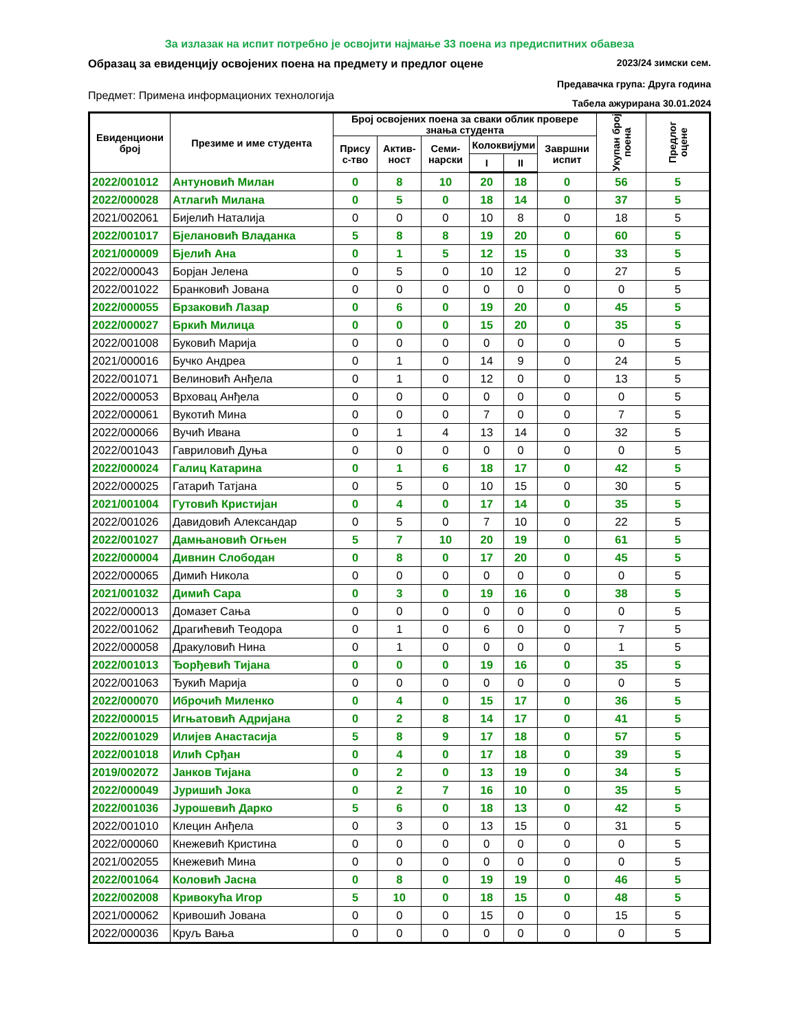За излазак на испит потребно је освојити најмање 33 поена из предиспитних обавеза
Образац за евиденцију освојених поена на предмету и предлог оцене 2023/24 зимски сем.
Предавачка група: Друга година
Предмет: Примена информационих технологија Табела ажурирана 30.01.2024
| Евиденциони број | Презиме и име студента | Број освојених поена за сваки облик провере знања студента | | | | | | Укупан број поена | Предлог оцене |
| --- | --- | --- | --- | --- | --- | --- | --- | --- | --- |
| | | Прису с-тво | Актив-ност | Семи-нарски | Колоквијуми | | Завршни испит | | |
| | | | | | I | II | | | |
| 2022/001012 | Антуновић Милан | 0 | 8 | 10 | 20 | 18 | 0 | 56 | 5 |
| 2022/000028 | Атлагић Милана | 0 | 5 | 0 | 18 | 14 | 0 | 37 | 5 |
| 2021/002061 | Бијелић Наталија | 0 | 0 | 0 | 10 | 8 | 0 | 18 | 5 |
| 2022/001017 | Бјелановић Владанка | 5 | 8 | 8 | 19 | 20 | 0 | 60 | 5 |
| 2021/000009 | Бјелић Ана | 0 | 1 | 5 | 12 | 15 | 0 | 33 | 5 |
| 2022/000043 | Борјан Јелена | 0 | 5 | 0 | 10 | 12 | 0 | 27 | 5 |
| 2022/001022 | Бранковић Јована | 0 | 0 | 0 | 0 | 0 | 0 | 0 | 5 |
| 2022/000055 | Брзаковић Лазар | 0 | 6 | 0 | 19 | 20 | 0 | 45 | 5 |
| 2022/000027 | Бркић Милица | 0 | 0 | 0 | 15 | 20 | 0 | 35 | 5 |
| 2022/001008 | Буковић Марија | 0 | 0 | 0 | 0 | 0 | 0 | 0 | 5 |
| 2021/000016 | Бучко Андреа | 0 | 1 | 0 | 14 | 9 | 0 | 24 | 5 |
| 2022/001071 | Велиновић Анђела | 0 | 1 | 0 | 12 | 0 | 0 | 13 | 5 |
| 2022/000053 | Врховац Анђела | 0 | 0 | 0 | 0 | 0 | 0 | 0 | 5 |
| 2022/000061 | Вукотић Мина | 0 | 0 | 0 | 7 | 0 | 0 | 7 | 5 |
| 2022/000066 | Вучић Ивана | 0 | 1 | 4 | 13 | 14 | 0 | 32 | 5 |
| 2022/001043 | Гавриловић Дуња | 0 | 0 | 0 | 0 | 0 | 0 | 0 | 5 |
| 2022/000024 | Галиц Катарина | 0 | 1 | 6 | 18 | 17 | 0 | 42 | 5 |
| 2022/000025 | Гатарић Татјана | 0 | 5 | 0 | 10 | 15 | 0 | 30 | 5 |
| 2021/001004 | Гутовић Кристијан | 0 | 4 | 0 | 17 | 14 | 0 | 35 | 5 |
| 2022/001026 | Давидовић Александар | 0 | 5 | 0 | 7 | 10 | 0 | 22 | 5 |
| 2022/001027 | Дамњановић Огњен | 5 | 7 | 10 | 20 | 19 | 0 | 61 | 5 |
| 2022/000004 | Дивнин Слободан | 0 | 8 | 0 | 17 | 20 | 0 | 45 | 5 |
| 2022/000065 | Димић Никола | 0 | 0 | 0 | 0 | 0 | 0 | 0 | 5 |
| 2021/001032 | Димић Сара | 0 | 3 | 0 | 19 | 16 | 0 | 38 | 5 |
| 2022/000013 | Домазет Сања | 0 | 0 | 0 | 0 | 0 | 0 | 0 | 5 |
| 2022/001062 | Драгићевић Теодора | 0 | 1 | 0 | 6 | 0 | 0 | 7 | 5 |
| 2022/000058 | Дракуловић Нина | 0 | 1 | 0 | 0 | 0 | 0 | 1 | 5 |
| 2022/001013 | Ђорђевић Тијана | 0 | 0 | 0 | 19 | 16 | 0 | 35 | 5 |
| 2022/001063 | Ђукић Марија | 0 | 0 | 0 | 0 | 0 | 0 | 0 | 5 |
| 2022/000070 | Иброчић Миленко | 0 | 4 | 0 | 15 | 17 | 0 | 36 | 5 |
| 2022/000015 | Игњатовић Адријана | 0 | 2 | 8 | 14 | 17 | 0 | 41 | 5 |
| 2022/001029 | Илијев Анастасија | 5 | 8 | 9 | 17 | 18 | 0 | 57 | 5 |
| 2022/001018 | Илић Срђан | 0 | 4 | 0 | 17 | 18 | 0 | 39 | 5 |
| 2019/002072 | Јанков Тијана | 0 | 2 | 0 | 13 | 19 | 0 | 34 | 5 |
| 2022/000049 | Јуришић Јока | 0 | 2 | 7 | 16 | 10 | 0 | 35 | 5 |
| 2022/001036 | Јурошевић Дарко | 5 | 6 | 0 | 18 | 13 | 0 | 42 | 5 |
| 2022/001010 | Клецин Анђела | 0 | 3 | 0 | 13 | 15 | 0 | 31 | 5 |
| 2022/000060 | Кнежевић Кристина | 0 | 0 | 0 | 0 | 0 | 0 | 0 | 5 |
| 2021/002055 | Кнежевић Мина | 0 | 0 | 0 | 0 | 0 | 0 | 0 | 5 |
| 2022/001064 | Коловић Јасна | 0 | 8 | 0 | 19 | 19 | 0 | 46 | 5 |
| 2022/002008 | Кривокућа Игор | 5 | 10 | 0 | 18 | 15 | 0 | 48 | 5 |
| 2021/000062 | Кривошић Јована | 0 | 0 | 0 | 15 | 0 | 0 | 15 | 5 |
| 2022/000036 | Круљ Вања | 0 | 0 | 0 | 0 | 0 | 0 | 0 | 5 |